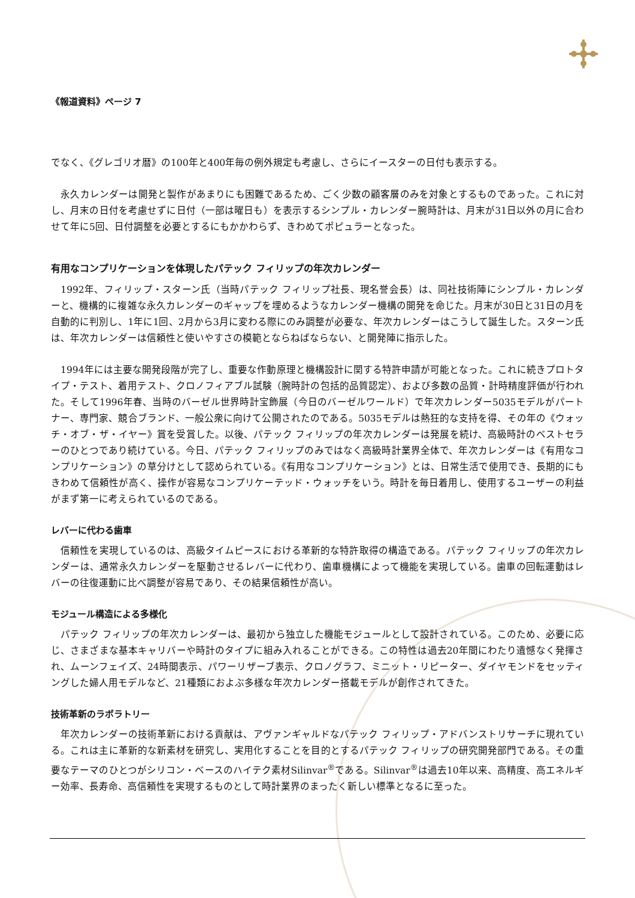《報道資料》ページ 7
でなく、《グレゴリオ暦》の100年と400年毎の例外規定も考慮し、さらにイースターの日付も表示する。
　永久カレンダーは開発と製作があまりにも困難であるため、ごく少数の顧客層のみを対象とするものであった。これに対し、月末の日付を考慮せずに日付（一部は曜日も）を表示するシンプル・カレンダー腕時計は、月末が31日以外の月に合わせて年に5回、日付調整を必要とするにもかかわらず、きわめてポピュラーとなった。
有用なコンプリケーションを体現したパテック フィリップの年次カレンダー
　1992年、フィリップ・スターン氏（当時パテック フィリップ社長、現名誉会長）は、同社技術陣にシンプル・カレンダーと、機構的に複雑な永久カレンダーのギャップを埋めるようなカレンダー機構の開発を命じた。月末が30日と31日の月を自動的に判別し、1年に1回、2月から3月に変わる際にのみ調整が必要な、年次カレンダーはこうして誕生した。スターン氏は、年次カレンダーは信頼性と使いやすさの模範とならねばならない、と開発陣に指示した。
　1994年には主要な開発段階が完了し、重要な作動原理と機構設計に関する特許申請が可能となった。これに続きプロトタイプ・テスト、着用テスト、クロノフィアブル試験（腕時計の包括的品質認定）、および多数の品質・計時精度評価が行われた。そして1996年春、当時のバーゼル世界時計宝飾展（今日のバーゼルワールド）で年次カレンダー5035モデルがパートナー、専門家、競合ブランド、一般公衆に向けて公開されたのである。5035モデルは熱狂的な支持を得、その年の《ウォッチ・オブ・ザ・イヤー》賞を受賞した。以後、パテック フィリップの年次カレンダーは発展を続け、高級時計のベストセラーのひとつであり続けている。今日、パテック フィリップのみではなく高級時計業界全体で、年次カレンダーは《有用なコンプリケーション》の草分けとして認められている。《有用なコンプリケーション》とは、日常生活で使用でき、長期的にもきわめて信頼性が高く、操作が容易なコンプリケーテッド・ウォッチをいう。時計を毎日着用し、使用するユーザーの利益がまず第一に考えられているのである。
レバーに代わる歯車
　信頼性を実現しているのは、高級タイムピースにおける革新的な特許取得の構造である。パテック フィリップの年次カレンダーは、通常永久カレンダーを駆動させるレバーに代わり、歯車機構によって機能を実現している。歯車の回転運動はレバーの往復運動に比べ調整が容易であり、その結果信頼性が高い。
モジュール構造による多様化
　パテック フィリップの年次カレンダーは、最初から独立した機能モジュールとして設計されている。このため、必要に応じ、さまざまな基本キャリバーや時計のタイプに組み入れることができる。この特性は過去20年間にわたり遺憾なく発揮され、ムーンフェイズ、24時間表示、パワーリザーブ表示、クロノグラフ、ミニット・リピーター、ダイヤモンドをセッティングした婦人用モデルなど、21種類におよぶ多様な年次カレンダー搭載モデルが創作されてきた。
技術革新のラボラトリー
　年次カレンダーの技術革新における貢献は、アヴァンギャルドなパテック フィリップ・アドバンストリサーチに現れている。これは主に革新的な新素材を研究し、実用化することを目的とするパテック フィリップの研究開発部門である。その重要なテーマのひとつがシリコン・ベースのハイテク素材Silinvar<sup>®</sup>である。Silinvar<sup>®</sup>は過去10年以来、高精度、高エネルギー効率、長寿命、高信頼性を実現するものとして時計業界のまったく新しい標準となるに至った。